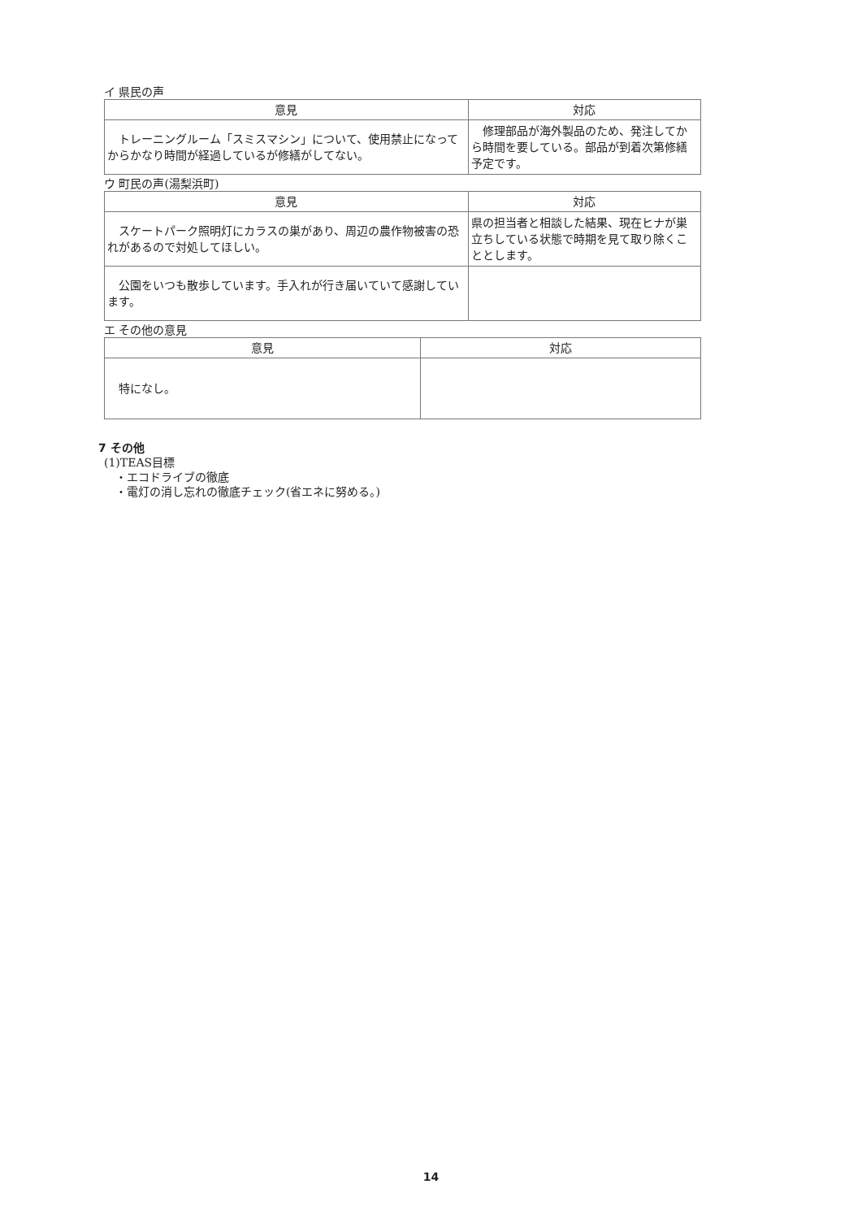イ 県民の声
| 意見 | 対応 |
| --- | --- |
| トレーニングルーム「スミスマシン」について、使用禁止になってからかなり時間が経過しているが修繕がしてない。 | 修理部品が海外製品のため、発注してから時間を要している。部品が到着次第修繕予定です。 |
ウ 町民の声(湯梨浜町)
| 意見 | 対応 |
| --- | --- |
| スケートパーク照明灯にカラスの巣があり、周辺の農作物被害の恐れがあるので対処してほしい。 | 県の担当者と相談した結果、現在ヒナが巣立ちしている状態で時期を見て取り除くこととします。 |
| 公園をいつも散歩しています。手入れが行き届いていて感謝しています。 | |
エ その他の意見
| 意見 | 対応 |
| --- | --- |
| 特になし。 | |
7 その他
(1)TEAS目標
　・エコドライブの徹底
　・電灯の消し忘れの徹底チェック(省エネに努める。)
14